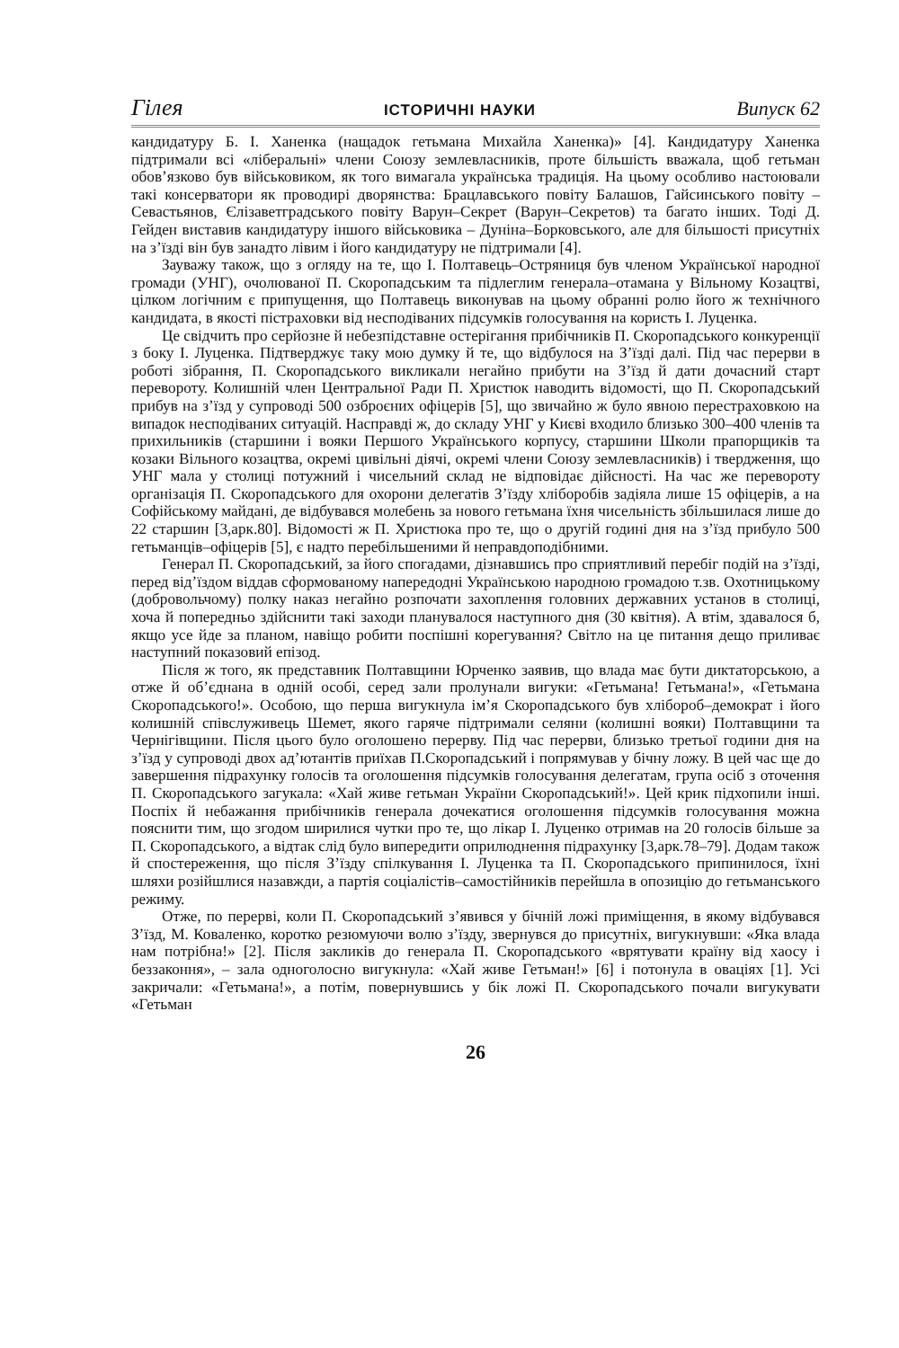Гілея ІСТОРИЧНІ НАУКИ Випуск 62
кандидатуру Б. І. Ханенка (нащадок гетьмана Михайла Ханенка)» [4]. Кандидатуру Ханенка підтримали всі «ліберальні» члени Союзу землевласників, проте більшість вважала, щоб гетьман обов’язково був військовиком, як того вимагала українська традиція. На цьому особливо настоювали такі консерватори як проводирі дворянства: Брацлавського повіту Балашов, Гайсинського повіту – Севастьянов, Єлізаветградського повіту Варун–Секрет (Варун–Секретов) та багато інших. Тоді Д. Гейден виставив кандидатуру іншого військовика – Дуніна–Борковського, але для більшості присутніх на з’їзді він був занадто лівим і його кандидатуру не підтримали [4].
Зауважу також, що з огляду на те, що І. Полтавець–Остряниця був членом Української народної громади (УНГ), очолюваної П. Скоропадським та підлеглим генерала–отамана у Вільному Козацтві, цілком логічним є припущення, що Полтавець виконував на цьому обранні ролю його ж технічного кандидата, в якості пістраховки від несподіваних підсумків голосування на користь І. Луценка.
Це свідчить про серйозне й небезпідставне остерігання прибічників П. Скоропадського конкуренції з боку І. Луценка. Підтверджує таку мою думку й те, що відбулося на З’їзді далі. Під час перерви в роботі зібрання, П. Скоропадського викликали негайно прибути на З’їзд й дати дочасний старт перевороту. Колишній член Центральної Ради П. Христюк наводить відомості, що П. Скоропадський прибув на з’їзд у супроводі 500 озброєних офіцерів [5], що звичайно ж було явною перестраховкою на випадок несподіваних ситуацій. Насправді ж, до складу УНГ у Києві входило близько 300–400 членів та прихильників (старшини і вояки Першого Українського корпусу, старшини Школи прапорщиків та козаки Вільного козацтва, окремі цивільні діячі, окремі члени Союзу землевласників) і твердження, що УНГ мала у столиці потужний і чисельний склад не відповідає дійсності. На час же перевороту організація П. Скоропадського для охорони делегатів З’їзду хліборобів задіяла лише 15 офіцерів, а на Софійському майдані, де відбувався молебень за нового гетьмана їхня чисельність збільшилася лише до 22 старшин [3,арк.80]. Відомості ж П. Христюка про те, що о другій годині дня на з’їзд прибуло 500 гетьманців–офіцерів [5], є надто перебільшеними й неправдоподібними.
Генерал П. Скоропадський, за його спогадами, дізнавшись про сприятливий перебіг подій на з’їзді, перед від’їздом віддав сформованому напередодні Українською народною громадою т.зв. Охотницькому (добровольчому) полку наказ негайно розпочати захоплення головних державних установ в столиці, хоча й попередньо здійснити такі заходи планувалося наступного дня (30 квітня). А втім, здавалося б, якщо усе йде за планом, навіщо робити поспішні корегування? Світло на це питання дещо приливає наступний показовий епізод.
Після ж того, як представник Полтавщини Юрченко заявив, що влада має бути диктаторською, а отже й об’єднана в одній особі, серед зали пролунали вигуки: «Гетьмана! Гетьмана!», «Гетьмана Скоропадського!». Особою, що перша вигукнула ім’я Скоропадського був хлібороб–демократ і його колишній співслуживець Шемет, якого гаряче підтримали селяни (колишні вояки) Полтавщини та Чернігівщини. Після цього було оголошено перерву. Під час перерви, близько третьої години дня на з’їзд у супроводі двох ад’ютантів приїхав П.Скоропадський і попрямував у бічну ложу. В цей час ще до завершення підрахунку голосів та оголошення підсумків голосування делегатам, група осіб з оточення П. Скоропадського загукала: «Хай живе гетьман України Скоропадський!». Цей крик підхопили інші. Поспіх й небажання прибічників генерала дочекатися оголошення підсумків голосування можна пояснити тим, що згодом ширилися чутки про те, що лікар І. Луценко отримав на 20 голосів більше за П. Скоропадського, а відтак слід було випередити оприлюднення підрахунку [3,арк.78–79]. Додам також й спостереження, що після З’їзду спілкування І. Луценка та П. Скоропадського припинилося, їхні шляхи розійшлися назавжди, а партія соціалістів–самостійників перейшла в опозицію до гетьманського режиму.
Отже, по перерві, коли П. Скоропадський з’явився у бічній ложі приміщення, в якому відбувався З’їзд, М. Коваленко, коротко резюмуючи волю з’їзду, звернувся до присутніх, вигукнувши: «Яка влада нам потрібна!» [2]. Після закликів до генерала П. Скоропадського «врятувати країну від хаосу і беззаконня», – зала одноголосно вигукнула: «Хай живе Гетьман!» [6] і потонула в оваціях [1]. Усі закричали: «Гетьмана!», а потім, повернувшись у бік ложі П. Скоропадського почали вигукувати «Гетьман
26